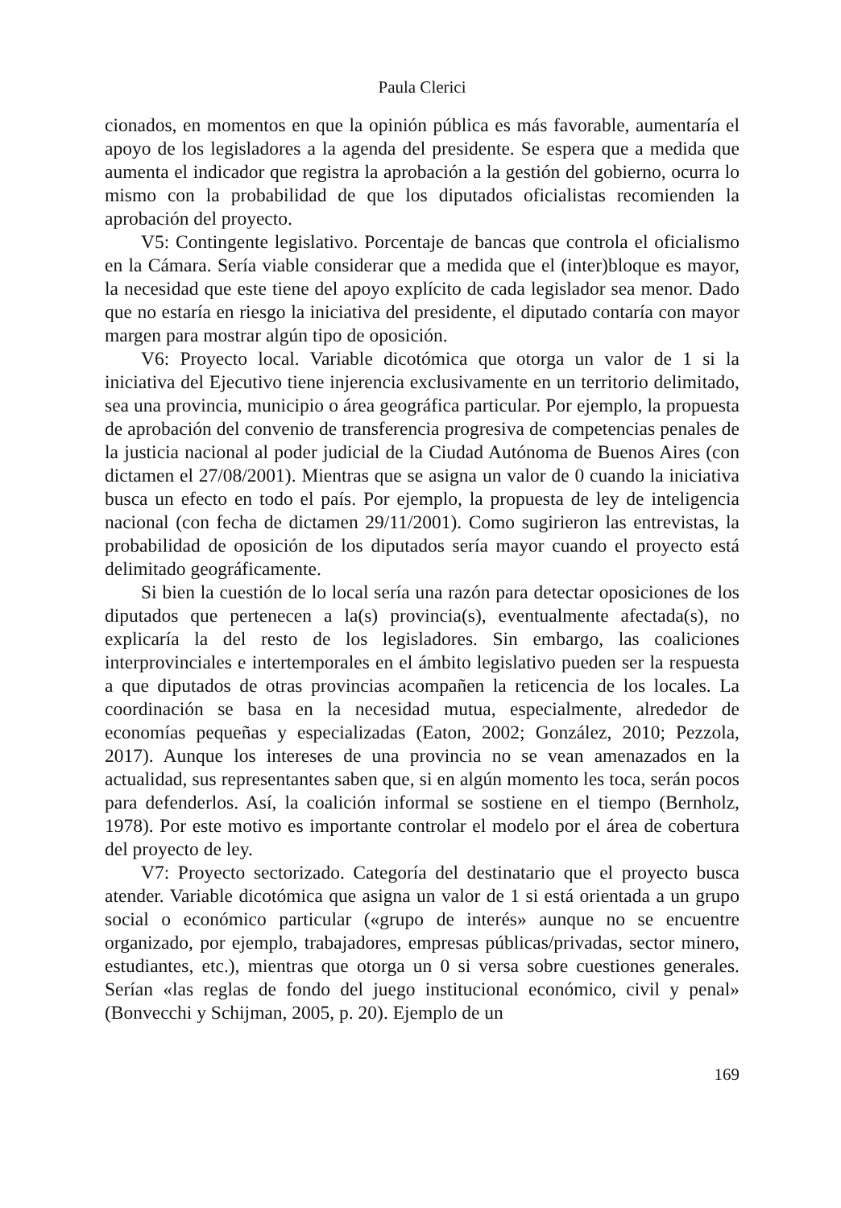Paula Clerici
cionados, en momentos en que la opinión pública es más favorable, aumentaría el apoyo de los legisladores a la agenda del presidente. Se espera que a medida que aumenta el indicador que registra la aprobación a la gestión del gobierno, ocurra lo mismo con la probabilidad de que los diputados oficialistas recomienden la aprobación del proyecto.
V5: Contingente legislativo. Porcentaje de bancas que controla el oficialismo en la Cámara. Sería viable considerar que a medida que el (inter)bloque es mayor, la necesidad que este tiene del apoyo explícito de cada legislador sea menor. Dado que no estaría en riesgo la iniciativa del presidente, el diputado contaría con mayor margen para mostrar algún tipo de oposición.
V6: Proyecto local. Variable dicotómica que otorga un valor de 1 si la iniciativa del Ejecutivo tiene injerencia exclusivamente en un territorio delimitado, sea una provincia, municipio o área geográfica particular. Por ejemplo, la propuesta de aprobación del convenio de transferencia progresiva de competencias penales de la justicia nacional al poder judicial de la Ciudad Autónoma de Buenos Aires (con dictamen el 27/08/2001). Mientras que se asigna un valor de 0 cuando la iniciativa busca un efecto en todo el país. Por ejemplo, la propuesta de ley de inteligencia nacional (con fecha de dictamen 29/11/2001). Como sugirieron las entrevistas, la probabilidad de oposición de los diputados sería mayor cuando el proyecto está delimitado geográficamente.
Si bien la cuestión de lo local sería una razón para detectar oposiciones de los diputados que pertenecen a la(s) provincia(s), eventualmente afectada(s), no explicaría la del resto de los legisladores. Sin embargo, las coaliciones interprovinciales e intertemporales en el ámbito legislativo pueden ser la respuesta a que diputados de otras provincias acompañen la reticencia de los locales. La coordinación se basa en la necesidad mutua, especialmente, alrededor de economías pequeñas y especializadas (Eaton, 2002; González, 2010; Pezzola, 2017). Aunque los intereses de una provincia no se vean amenazados en la actualidad, sus representantes saben que, si en algún momento les toca, serán pocos para defenderlos. Así, la coalición informal se sostiene en el tiempo (Bernholz, 1978). Por este motivo es importante controlar el modelo por el área de cobertura del proyecto de ley.
V7: Proyecto sectorizado. Categoría del destinatario que el proyecto busca atender. Variable dicotómica que asigna un valor de 1 si está orientada a un grupo social o económico particular («grupo de interés» aunque no se encuentre organizado, por ejemplo, trabajadores, empresas públicas/privadas, sector minero, estudiantes, etc.), mientras que otorga un 0 si versa sobre cuestiones generales. Serían «las reglas de fondo del juego institucional económico, civil y penal» (Bonvecchi y Schijman, 2005, p. 20). Ejemplo de un
169